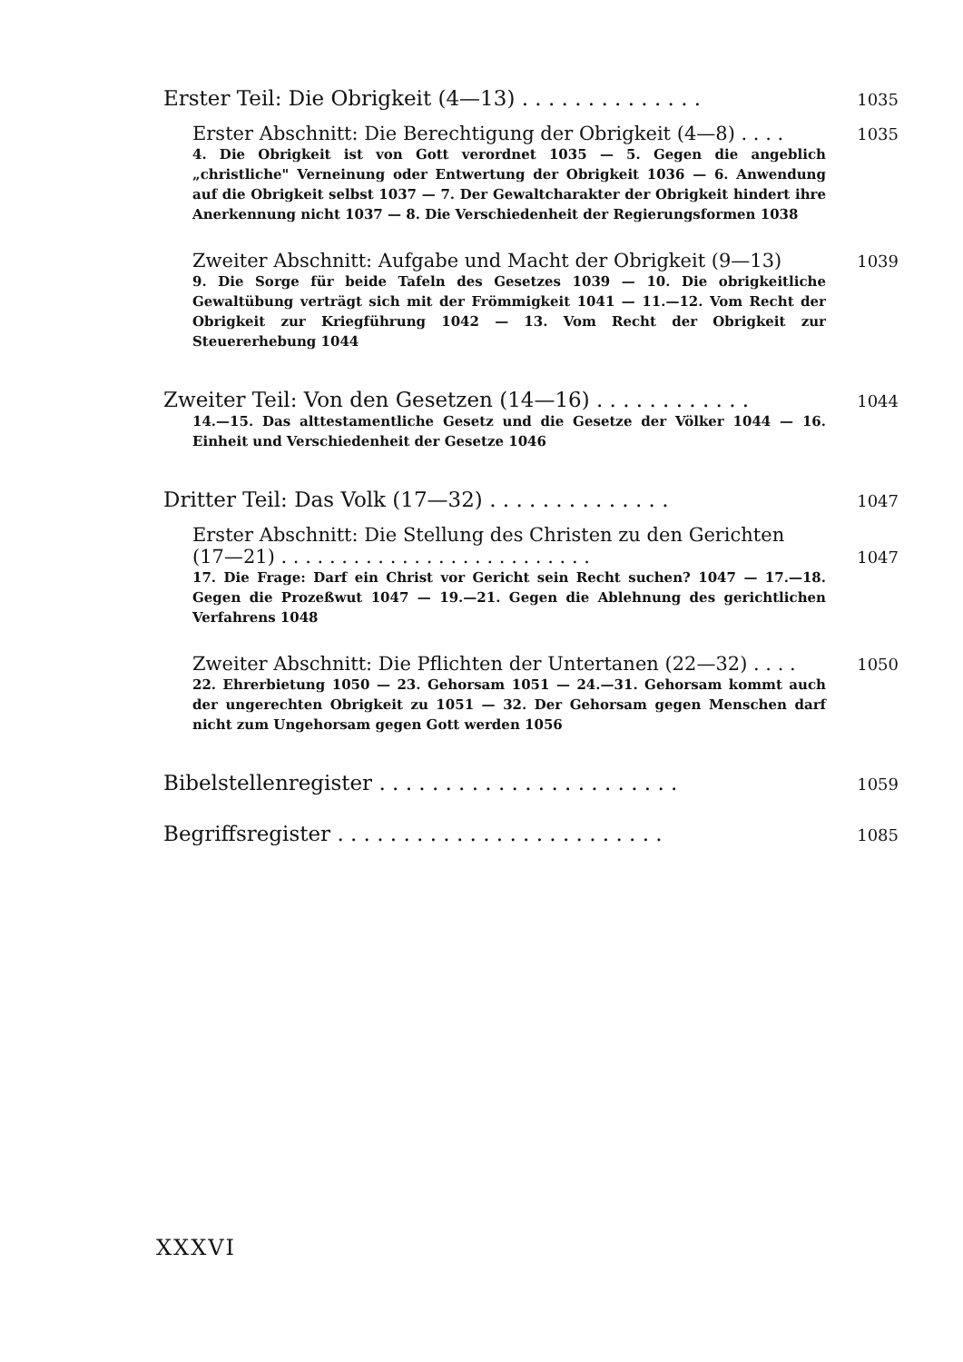Erster Teil: Die Obrigkeit (4—13) . . . . . . . . . . . . . . 1035
Erster Abschnitt: Die Berechtigung der Obrigkeit (4—8) . . . . 1035
4. Die Obrigkeit ist von Gott verordnet 1035 — 5. Gegen die angeblich „christliche" Verneinung oder Entwertung der Obrigkeit 1036 — 6. Anwendung auf die Obrigkeit selbst 1037 — 7. Der Gewaltcharakter der Obrigkeit hindert ihre Anerkennung nicht 1037 — 8. Die Verschiedenheit der Regierungsformen 1038
Zweiter Abschnitt: Aufgabe und Macht der Obrigkeit (9—13) 1039
9. Die Sorge für beide Tafeln des Gesetzes 1039 — 10. Die obrigkeitliche Gewaltübung verträgt sich mit der Frömmigkeit 1041 — 11.—12. Vom Recht der Obrigkeit zur Kriegführung 1042 — 13. Vom Recht der Obrigkeit zur Steuererhebung 1044
Zweiter Teil: Von den Gesetzen (14—16) . . . . . . . . . . . . 1044
14.—15. Das alttestamentliche Gesetz und die Gesetze der Völker 1044 — 16. Einheit und Verschiedenheit der Gesetze 1046
Dritter Teil: Das Volk (17—32) . . . . . . . . . . . . . . 1047
Erster Abschnitt: Die Stellung des Christen zu den Gerichten
(17—21) . . . . . . . . . . . . . . . . . . . . . . . . . . 1047
17. Die Frage: Darf ein Christ vor Gericht sein Recht suchen? 1047 — 17.—18. Gegen die Prozeßwut 1047 — 19.—21. Gegen die Ablehnung des gerichtlichen Verfahrens 1048
Zweiter Abschnitt: Die Pflichten der Untertanen (22—32) . . . . 1050
22. Ehrerbietung 1050 — 23. Gehorsam 1051 — 24.—31. Gehorsam kommt auch der ungerechten Obrigkeit zu 1051 — 32. Der Gehorsam gegen Menschen darf nicht zum Ungehorsam gegen Gott werden 1056
Bibelstellenregister . . . . . . . . . . . . . . . . . . . . . . . 1059
Begriffsregister . . . . . . . . . . . . . . . . . . . . . . . . . 1085
XXXVI